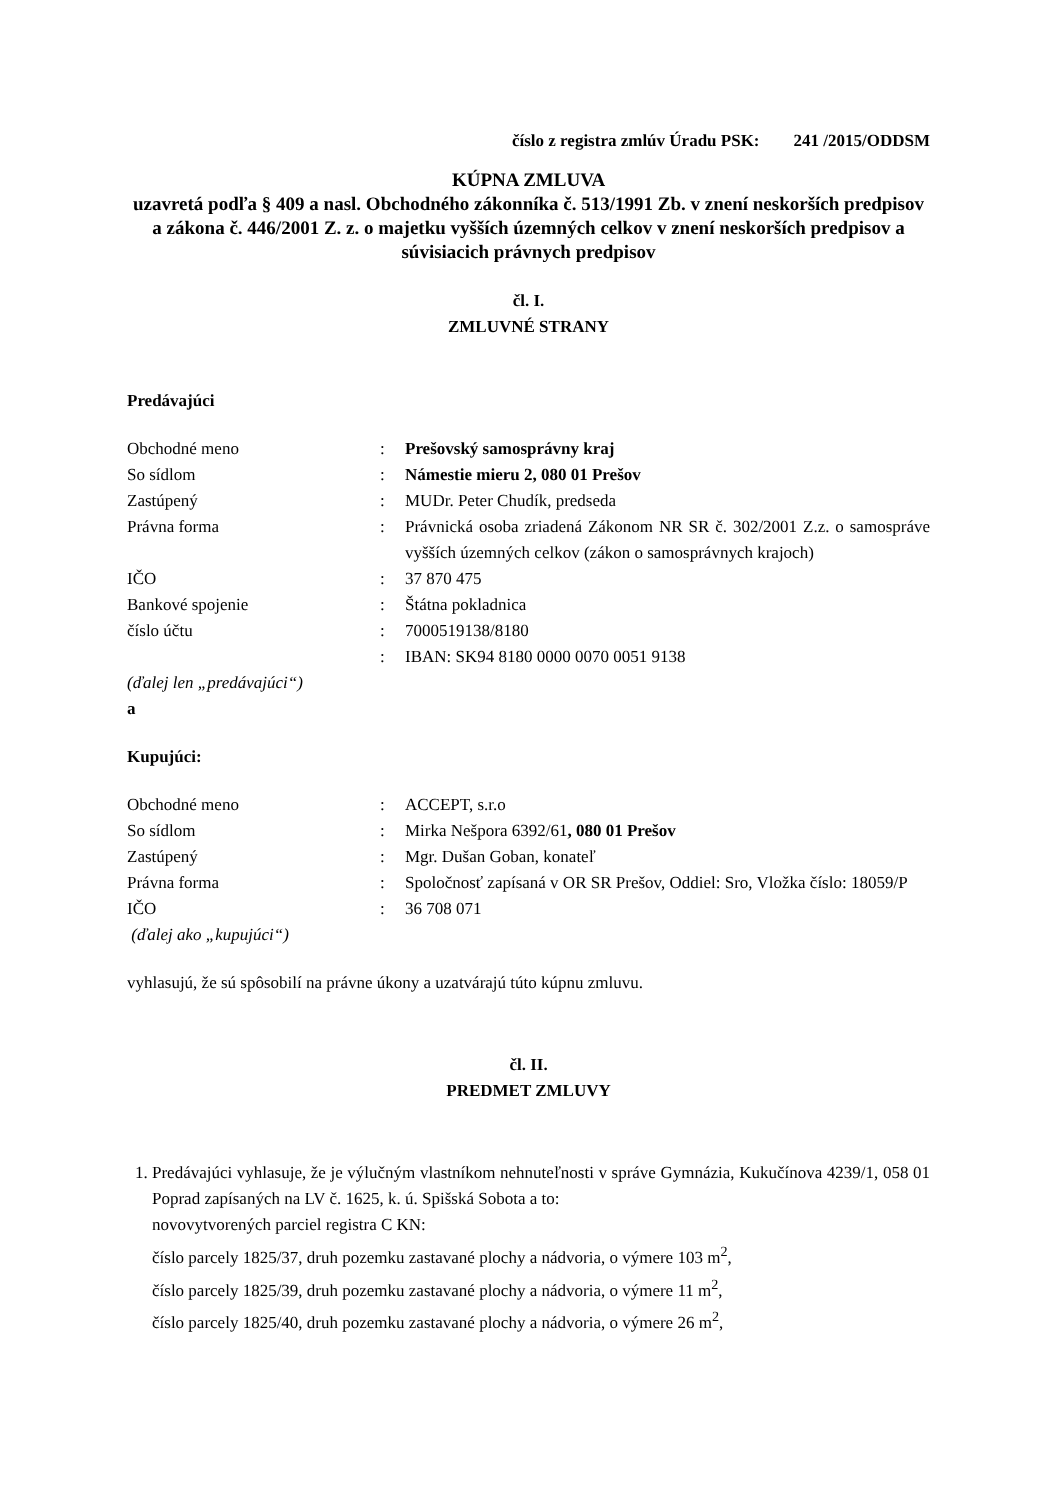číslo z registra zmlúv Úradu PSK: 241 /2015/ODDSM
KÚPNA ZMLUVA
uzavretá podľa § 409 a nasl. Obchodného zákonníka č. 513/1991 Zb. v znení neskorších predpisov a zákona č. 446/2001 Z. z. o majetku vyšších územných celkov v znení neskorších predpisov a súvisiacich právnych predpisov
čl. I.
ZMLUVNÉ STRANY
Predávajúci
| Obchodné meno | : | Prešovský samosprávny kraj |
| So sídlom | : | Námestie mieru 2, 080 01 Prešov |
| Zastúpený | : | MUDr. Peter Chudík, predseda |
| Právna forma | : | Právnická osoba zriadená Zákonom NR SR č. 302/2001 Z.z. o samospráve vyšších územných celkov (zákon o samosprávnych krajoch) |
| IČO | : | 37 870 475 |
| Bankové spojenie | : | Štátna pokladnica |
| číslo účtu | : | 7000519138/8180 |
| | : | IBAN: SK94 8180 0000 0070 0051 9138 |
(ďalej len „predávajúci“)
a
Kupujúci:
| Obchodné meno | : | ACCEPT, s.r.o |
| So sídlom | : | Mirka Nešpora 6392/61 , 080 01 Prešov |
| Zastúpený | : | Mgr. Dušan Goban, konateľ |
| Právna forma | : | Spoločnosť zapísaná v OR SR Prešov, Oddiel: Sro, Vložka číslo: 18059/P |
| IČO | : | 36 708 071 |
(ďalej ako „kupujúci“)
vyhlasujú, že sú spôsobilí na právne úkony a uzatvárajú túto kúpnu zmluvu.
čl. II.
PREDMET ZMLUVY
1. Predávajúci vyhlasuje, že je výlučným vlastníkom nehnuteľnosti v správe Gymnázia, Kukučínova 4239/1, 058 01 Poprad zapísaných na LV č. 1625, k. ú. Spišská Sobota a to:
novovytvorených parciel registra C KN:
číslo parcely 1825/37, druh pozemku zastavané plochy a nádvoria, o výmere 103 m<sup>2</sup>,
číslo parcely 1825/39, druh pozemku zastavané plochy a nádvoria, o výmere 11 m<sup>2</sup>,
číslo parcely 1825/40, druh pozemku zastavané plochy a nádvoria, o výmere 26 m<sup>2</sup>,